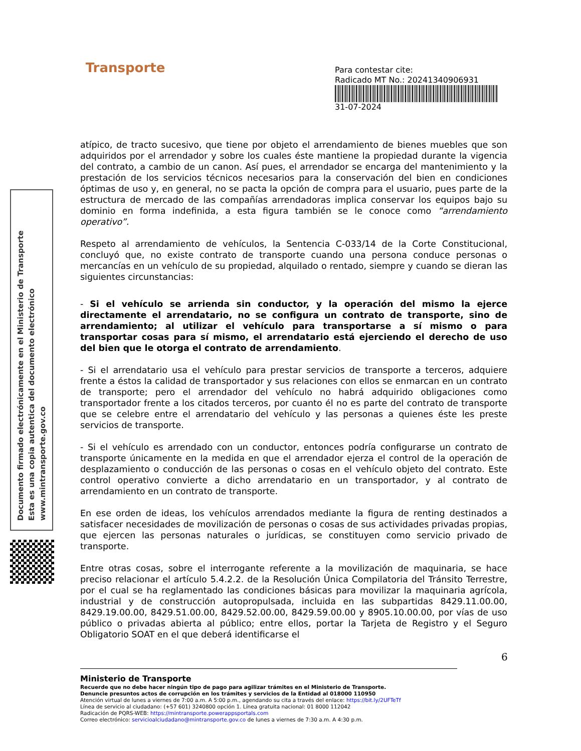Transporte
Para contestar cite:
Radicado MT No.: 20241340906931
31-07-2024
Documento firmado electrónicamente en el Ministerio de Transporte
Esta es una copia autentica del documento electrónico
www.mintransporte.gov.co
atípico, de tracto sucesivo, que tiene por objeto el arrendamiento de bienes muebles que son adquiridos por el arrendador y sobre los cuales éste mantiene la propiedad durante la vigencia del contrato, a cambio de un canon. Así pues, el arrendador se encarga del mantenimiento y la prestación de los servicios técnicos necesarios para la conservación del bien en condiciones óptimas de uso y, en general, no se pacta la opción de compra para el usuario, pues parte de la estructura de mercado de las compañías arrendadoras implica conservar los equipos bajo su dominio en forma indefinida, a esta figura también se le conoce como “arrendamiento operativo”.
Respeto al arrendamiento de vehículos, la Sentencia C-033/14 de la Corte Constitucional, concluyó que, no existe contrato de transporte cuando una persona conduce personas o mercancías en un vehículo de su propiedad, alquilado o rentado, siempre y cuando se dieran las siguientes circunstancias:
- Si el vehículo se arrienda sin conductor, y la operación del mismo la ejerce directamente el arrendatario, no se configura un contrato de transporte, sino de arrendamiento; al utilizar el vehículo para transportarse a sí mismo o para transportar cosas para sí mismo, el arrendatario está ejerciendo el derecho de uso del bien que le otorga el contrato de arrendamiento.
- Si el arrendatario usa el vehículo para prestar servicios de transporte a terceros, adquiere frente a éstos la calidad de transportador y sus relaciones con ellos se enmarcan en un contrato de transporte; pero el arrendador del vehículo no habrá adquirido obligaciones como transportador frente a los citados terceros, por cuanto él no es parte del contrato de transporte que se celebre entre el arrendatario del vehículo y las personas a quienes éste les preste servicios de transporte.
- Si el vehículo es arrendado con un conductor, entonces podría configurarse un contrato de transporte únicamente en la medida en que el arrendador ejerza el control de la operación de desplazamiento o conducción de las personas o cosas en el vehículo objeto del contrato. Este control operativo convierte a dicho arrendatario en un transportador, y al contrato de arrendamiento en un contrato de transporte.
En ese orden de ideas, los vehículos arrendados mediante la figura de renting destinados a satisfacer necesidades de movilización de personas o cosas de sus actividades privadas propias, que ejercen las personas naturales o jurídicas, se constituyen como servicio privado de transporte.
Entre otras cosas, sobre el interrogante referente a la movilización de maquinaria, se hace preciso relacionar el artículo 5.4.2.2. de la Resolución Única Compilatoria del Tránsito Terrestre, por el cual se ha reglamentado las condiciones básicas para movilizar la maquinaria agrícola, industrial y de construcción autopropulsada, incluida en las subpartidas 8429.11.00.00, 8429.19.00.00, 8429.51.00.00, 8429.52.00.00, 8429.59.00.00 y 8905.10.00.00, por vías de uso público o privadas abierta al público; entre ellos, portar la Tarjeta de Registro y el Seguro Obligatorio SOAT en el que deberá identificarse el
6
Ministerio de Transporte
Recuerde que no debe hacer ningún tipo de pago para agilizar trámites en el Ministerio de Transporte.
Denuncie presuntos actos de corrupción en los trámites y servicios de la Entidad al 018000 110950
Atención virtual de lunes a viernes de 7:00 a.m. A 5:00 p.m., agendando su cita a través del enlace: https://bit.ly/2UFTeTf
Línea de servicio al ciudadano: (+57 601) 3240800 opción 1. Línea gratuita nacional: 01 8000 112042
Radicación de PQRS-WEB: https://mintransporte.powerappsportals.com
Correo electrónico: servicioalciudadano@mintransporte.gov.co de lunes a viernes de 7:30 a.m. A 4:30 p.m.